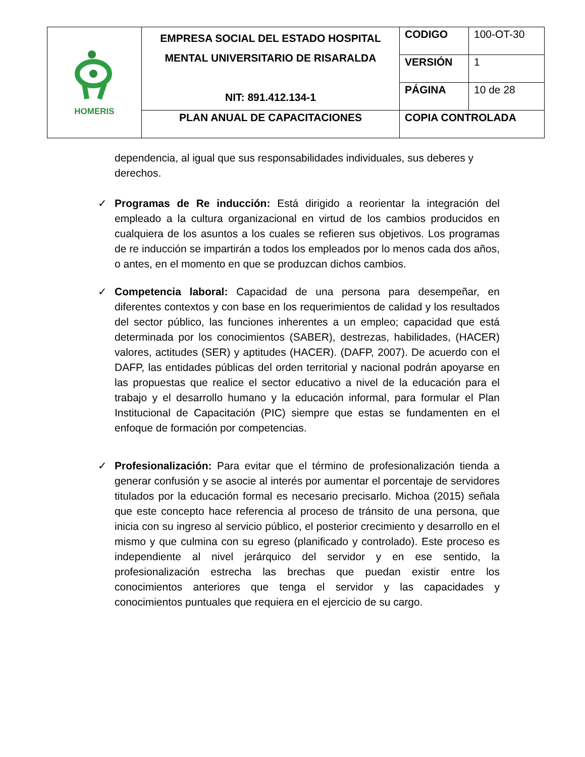| HOMERIS | EMPRESA SOCIAL DEL ESTADO HOSPITAL MENTAL UNIVERSITARIO DE RISARALDA NIT: 891.412.134-1 | CODIGO | 100-OT-30 |
| | | VERSIÓN | 1 |
| | | PÁGINA | 10 de 28 |
| | PLAN ANUAL DE CAPACITACIONES | COPIA CONTROLADA | |
dependencia, al igual que sus responsabilidades individuales, sus deberes y derechos.
✓ Programas de Re inducción: Está dirigido a reorientar la integración del empleado a la cultura organizacional en virtud de los cambios producidos en cualquiera de los asuntos a los cuales se refieren sus objetivos. Los programas de re inducción se impartirán a todos los empleados por lo menos cada dos años, o antes, en el momento en que se produzcan dichos cambios.
✓ Competencia laboral: Capacidad de una persona para desempeñar, en diferentes contextos y con base en los requerimientos de calidad y los resultados del sector público, las funciones inherentes a un empleo; capacidad que está determinada por los conocimientos (SABER), destrezas, habilidades, (HACER) valores, actitudes (SER) y aptitudes (HACER). (DAFP, 2007). De acuerdo con el DAFP, las entidades públicas del orden territorial y nacional podrán apoyarse en las propuestas que realice el sector educativo a nivel de la educación para el trabajo y el desarrollo humano y la educación informal, para formular el Plan Institucional de Capacitación (PIC) siempre que estas se fundamenten en el enfoque de formación por competencias.
✓ Profesionalización: Para evitar que el término de profesionalización tienda a generar confusión y se asocie al interés por aumentar el porcentaje de servidores titulados por la educación formal es necesario precisarlo. Michoa (2015) señala que este concepto hace referencia al proceso de tránsito de una persona, que inicia con su ingreso al servicio público, el posterior crecimiento y desarrollo en el mismo y que culmina con su egreso (planificado y controlado). Este proceso es independiente al nivel jerárquico del servidor y en ese sentido, la profesionalización estrecha las brechas que puedan existir entre los conocimientos anteriores que tenga el servidor y las capacidades y conocimientos puntuales que requiera en el ejercicio de su cargo.